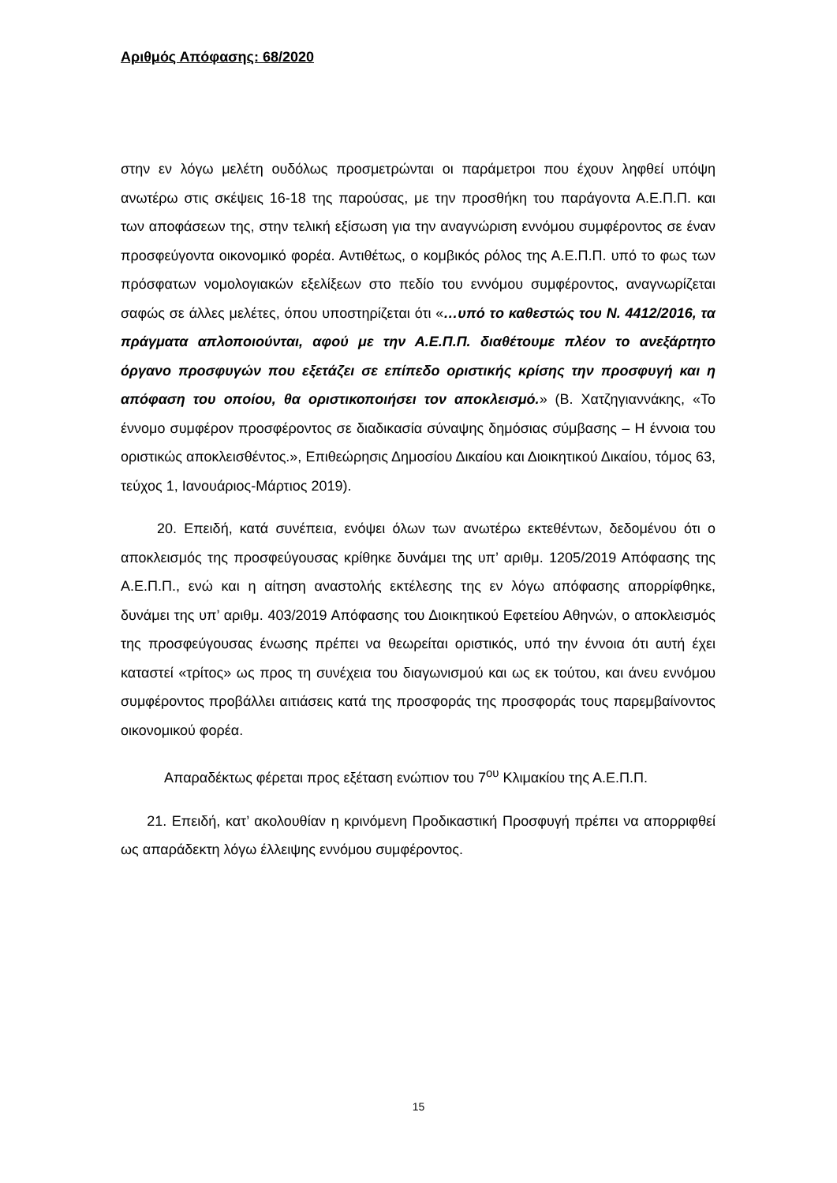Αριθμός Απόφασης: 68/2020
στην εν λόγω μελέτη ουδόλως προσμετρώνται οι παράμετροι που έχουν ληφθεί υπόψη ανωτέρω στις σκέψεις 16-18 της παρούσας, με την προσθήκη του παράγοντα Α.Ε.Π.Π. και των αποφάσεων της, στην τελική εξίσωση για την αναγνώριση εννόμου συμφέροντος σε έναν προσφεύγοντα οικονομικό φορέα. Αντιθέτως, ο κομβικός ρόλος της Α.Ε.Π.Π. υπό το φως των πρόσφατων νομολογιακών εξελίξεων στο πεδίο του εννόμου συμφέροντος, αναγνωρίζεται σαφώς σε άλλες μελέτες, όπου υποστηρίζεται ότι «…υπό το καθεστώς του Ν. 4412/2016, τα πράγματα απλοποιούνται, αφού με την Α.Ε.Π.Π. διαθέτουμε πλέον το ανεξάρτητο όργανο προσφυγών που εξετάζει σε επίπεδο οριστικής κρίσης την προσφυγή και η απόφαση του οποίου, θα οριστικοποιήσει τον αποκλεισμό.» (Β. Χατζηγιαννάκης, «Το έννομο συμφέρον προσφέροντος σε διαδικασία σύναψης δημόσιας σύμβασης – Η έννοια του οριστικώς αποκλεισθέντος.», Επιθεώρησις Δημοσίου Δικαίου και Διοικητικού Δικαίου, τόμος 63, τεύχος 1, Ιανουάριος-Μάρτιος 2019).
20. Επειδή, κατά συνέπεια, ενόψει όλων των ανωτέρω εκτεθέντων, δεδομένου ότι ο αποκλεισμός της προσφεύγουσας κρίθηκε δυνάμει της υπ’ αριθμ. 1205/2019 Απόφασης της Α.Ε.Π.Π., ενώ και η αίτηση αναστολής εκτέλεσης της εν λόγω απόφασης απορρίφθηκε, δυνάμει της υπ’ αριθμ. 403/2019 Απόφασης του Διοικητικού Εφετείου Αθηνών, ο αποκλεισμός της προσφεύγουσας ένωσης πρέπει να θεωρείται οριστικός, υπό την έννοια ότι αυτή έχει καταστεί «τρίτος» ως προς τη συνέχεια του διαγωνισμού και ως εκ τούτου, και άνευ εννόμου συμφέροντος προβάλλει αιτιάσεις κατά της προσφοράς της προσφοράς τους παρεμβαίνοντος οικονομικού φορέα.
Απαραδέκτως φέρεται προς εξέταση ενώπιον του 7<sup>ου</sup> Κλιμακίου της Α.Ε.Π.Π.
21. Επειδή, κατ’ ακολουθίαν η κρινόμενη Προδικαστική Προσφυγή πρέπει να απορριφθεί ως απαράδεκτη λόγω έλλειψης εννόμου συμφέροντος.
15